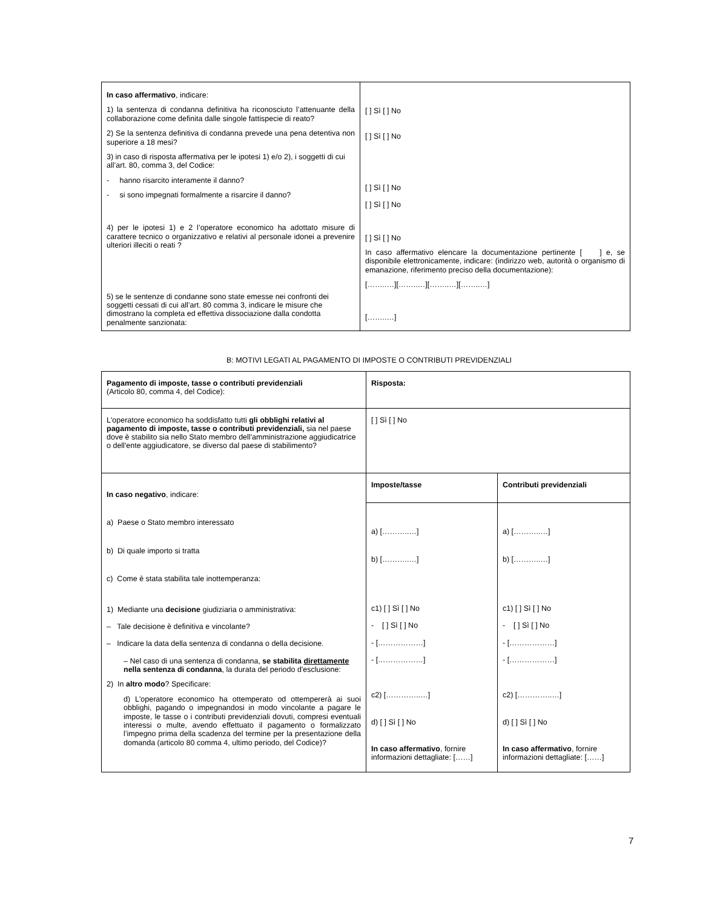| In caso affermativo , indicare: 1) la sentenza di condanna definitiva ha riconosciuto l’attenuante della collaborazione come definita dalle singole fattispecie di reato? 2) Se la sentenza definitiva di condanna prevede una pena detentiva non superiore a 18 mesi? 3) in caso di risposta affermativa per le ipotesi 1) e/o 2), i soggetti di cui all’art. 80, comma 3, del Codice: - hanno risarcito interamente il danno? - si sono impegnati formalmente a risarcire il danno? 4) per le ipotesi 1) e 2 l’operatore economico ha adottato misure di carattere tecnico o organizzativo e relativi al personale idonei a prevenire ulteriori illeciti o reati ? 5) se le sentenze di condanne sono state emesse nei confronti dei soggetti cessati di cui all’art. 80 comma 3, indicare le misure che dimostrano la completa ed effettiva dissociazione dalla condotta penalmente sanzionata: | [ ] Sì [ ] No [ ] Sì [ ] No [ ] Sì [ ] No [ ] Sì [ ] No [ ] Sì [ ] No In caso affermativo elencare la documentazione pertinente [ ] e, se disponibile elettronicamente, indicare: (indirizzo web, autorità o organismo di emanazione, riferimento preciso della documentazione): [……..…][……..…][……..…][……..…] [……..…] |
B: MOTIVI LEGATI AL PAGAMENTO DI IMPOSTE O CONTRIBUTI PREVIDENZIALI
| Pagamento di imposte, tasse o contributi previdenziali (Articolo 80, comma 4, del Codice): | Risposta: | |
| L'operatore economico ha soddisfatto tutti gli obblighi relativi al pagamento di imposte, tasse o contributi previdenziali, sia nel paese dove è stabilito sia nello Stato membro dell'amministrazione aggiudicatrice o dell'ente aggiudicatore, se diverso dal paese di stabilimento? | [ ] Sì [ ] No | |
| In caso negativo , indicare: a) Paese o Stato membro interessato b) Di quale importo si tratta c) Come è stata stabilita tale inottemperanza: 1) Mediante una decisione giudiziaria o amministrativa: – Tale decisione è definitiva e vincolante? – Indicare la data della sentenza di condanna o della decisione. – Nel caso di una sentenza di condanna, se stabilita direttamente nella sentenza di condanna , la durata del periodo d'esclusione: 2) In altro modo ? Specificare: d) L'operatore economico ha ottemperato od ottempererà ai suoi obblighi, pagando o impegnandosi in modo vincolante a pagare le imposte, le tasse o i contributi previdenziali dovuti, compresi eventuali interessi o multe, avendo effettuato il pagamento o formalizzato l’impegno prima della scadenza del termine per la presentazione della domanda (articolo 80 comma 4, ultimo periodo, del Codice)? | Imposte/tasse | Contributi previdenziali |
| | a) [………..…] b) [………..…] c1) [ ] Sì [ ] No - [ ] Sì [ ] No - [………………] - [………………] c2) […………..…] d) [ ] Sì [ ] No In caso affermativo , fornire informazioni dettagliate: [……] | a) [………..…] b) [………..…] c1) [ ] Sì [ ] No - [ ] Sì [ ] No - [………………] - [………………] c2) […………..…] d) [ ] Sì [ ] No In caso affermativo , fornire informazioni dettagliate: [……] |
7